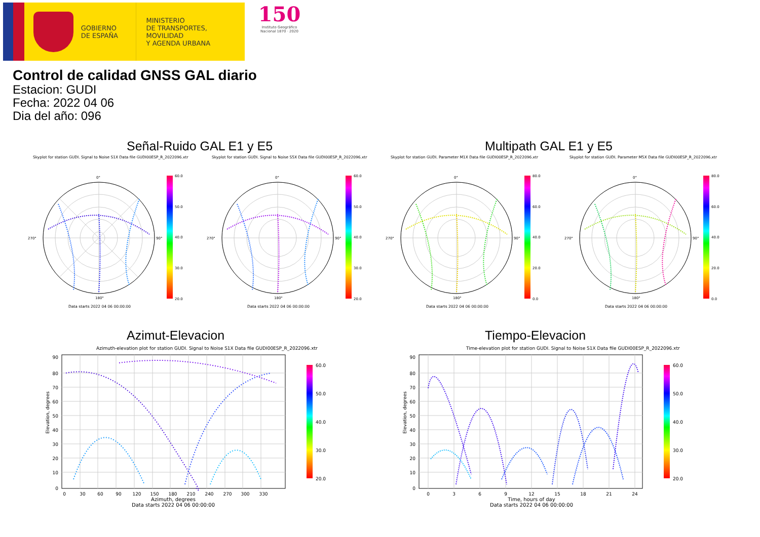GOBIERNO
DE ESPAÑA
MINISTERIO
DE TRANSPORTES, MOVILIDAD
Y AGENDA URBANA
150
Instituto Geográfico
Nacional 1870 · 2020
Control de calidad GNSS GAL diario
Estacion: GUDI
Fecha: 2022 04 06
Dia del año: 096
Señal-Ruido GAL E1 y E5 Multipath GAL E1 y E5
Skyplot for station GUDI. Signal to Noise S1X Data file GUDI00ESP_R_2022096.xtr
0°
90°
180°
270°
60.0
50.0
40.0
30.0
20.0
Data starts 2022 04 06 00:00:00
Skyplot for station GUDI. Signal to Noise S5X Data file GUDI00ESP_R_2022096.xtr
0°
90°
180°
270°
60.0
50.0
40.0
30.0
20.0
Data starts 2022 04 06 00:00:00
Skyplot for station GUDI. Parameter M1X Data file GUDI00ESP_R_2022096.xtr
0°
90°
180°
270°
80.0
60.0
40.0
20.0
0.0
Data starts 2022 04 06 00:00:00
Skyplot for station GUDI. Parameter M5X Data file GUDI00ESP_R_2022096.xtr
0°
90°
180°
270°
80.0
60.0
40.0
20.0
0.0
Data starts 2022 04 06 00:00:00
Azimut-Elevacion Tiempo-Elevacion
Azimuth-elevation plot for station GUDI. Signal to Noise S1X Data file GUDI00ESP_R_2022096.xtr
90
80
70
60
50
40
30
20
10
0
0
30
60
90
120
150
180
210
240
270
300
330
Azimuth, degrees
Data starts 2022 04 06 00:00:00
Elevation, degrees
60.0
50.0
40.0
30.0
20.0
Time-elevation plot for station GUDI. Signal to Noise S1X Data file GUDI00ESP_R_2022096.xtr
90
80
70
60
50
40
30
20
10
0
0
3
6
9
12
15
18
21
24
Time, hours of day
Data starts 2022 04 06 00:00:00
Elevation, degrees
60.0
50.0
40.0
30.0
20.0